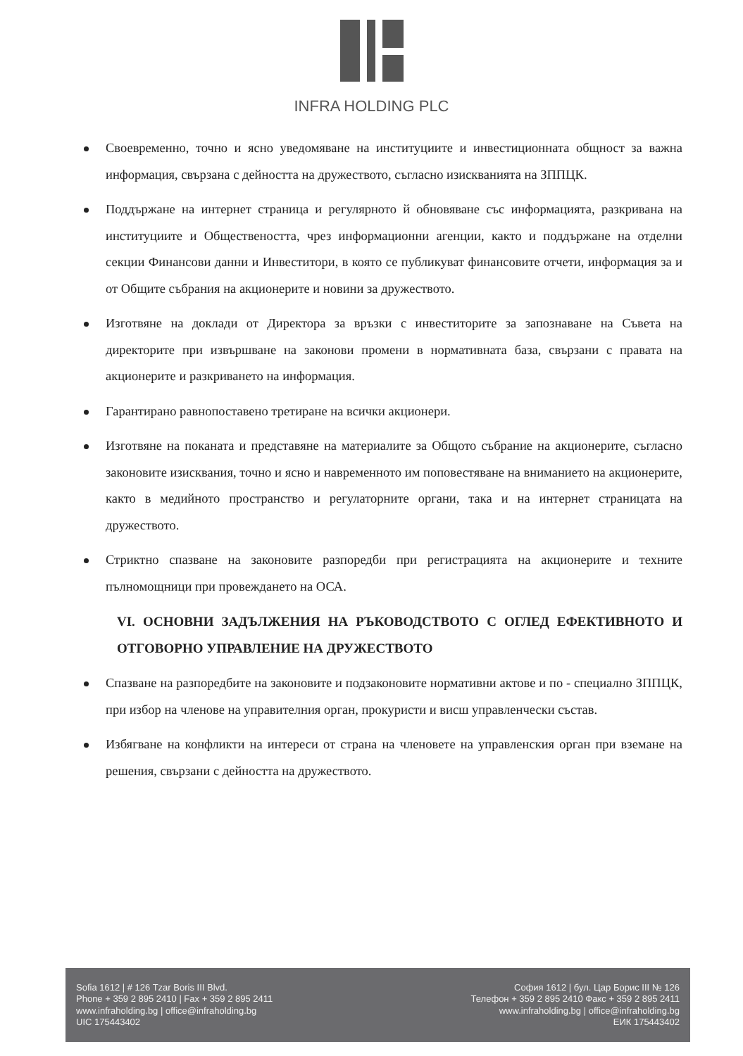INFRA HOLDING PLC
Своевременно, точно и ясно уведомяване на институциите и инвестиционната общност за важна информация, свързана с дейността на дружеството, съгласно изискванията на ЗППЦК.
Поддържане на интернет страница и регулярното й обновяване със информацията, разкривана на институциите и Обществеността, чрез информационни агенции, както и поддържане на отделни секции Финансови данни и Инвеститори, в която се публикуват финансовите отчети, информация за и от Общите събрания на акционерите и новини за дружеството.
Изготвяне на доклади от Директора за връзки с инвеститорите за запознаване на Съвета на директорите при извършване на законови промени в нормативната база, свързани с правата на акционерите и разкриването на информация.
Гарантирано равнопоставено третиране на всички акционери.
Изготвяне на поканата и представяне на материалите за Общото събрание на акционерите, съгласно законовите изисквания, точно и ясно и навременното им поповестяване на вниманието на акционерите, както в медийното пространство и регулаторните органи, така и на интернет страницата на дружеството.
Стриктно спазване на законовите разпоредби при регистрацията на акционерите и техните пълномощници при провеждането на ОСА.
VI. ОСНОВНИ ЗАДЪЛЖЕНИЯ НА РЪКОВОДСТВОТО С ОГЛЕД ЕФЕКТИВНОТО И ОТГОВОРНО УПРАВЛЕНИЕ НА ДРУЖЕСТВОТО
Спазване на разпоредбите на законовите и подзаконовите нормативни актове и по - специално ЗППЦК, при избор на членове на управителния орган, прокуристи и висш управленчески състав.
Избягване на конфликти на интереси от страна на членовете на управленския орган при вземане на решения, свързани с дейността на дружеството.
Sofia 1612 | # 126 Tzar Boris III Blvd.
Phone + 359 2 895 2410 | Fax + 359 2 895 2411
www.infraholding.bg | office@infraholding.bg
UIC 175443402
София 1612 | бул. Цар Борис III № 126
Телефон + 359 2 895 2410 Факс + 359 2 895 2411
www.infraholding.bg | office@infraholding.bg
ЕИК 175443402